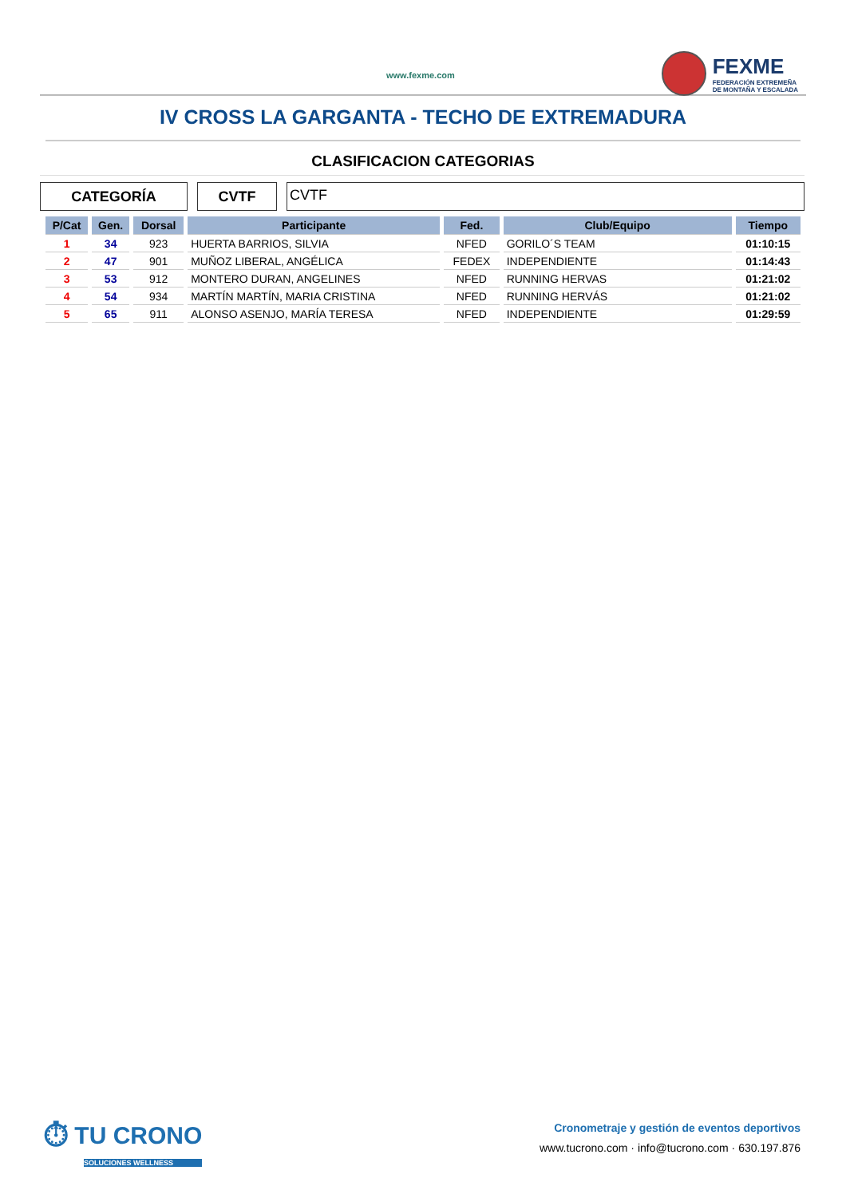www.fexme.com
FEXME
FEDERACIÓN EXTREMEÑA
DE MONTAÑA Y ESCALADA
IV CROSS LA GARGANTA - TECHO DE EXTREMADURA
CLASIFICACION CATEGORIAS
CATEGORÍA CVTF
CVTF
| P/Cat | Gen. | Dorsal | Participante | Fed. | Club/Equipo | Tiempo |
| --- | --- | --- | --- | --- | --- | --- |
| 1 | 34 | 923 | HUERTA BARRIOS, SILVIA | NFED | GORILO´S TEAM | 01:10:15 |
| 2 | 47 | 901 | MUÑOZ LIBERAL, ANGÉLICA | FEDEX | INDEPENDIENTE | 01:14:43 |
| 3 | 53 | 912 | MONTERO DURAN, ANGELINES | NFED | RUNNING HERVAS | 01:21:02 |
| 4 | 54 | 934 | MARTÍN MARTÍN, MARIA CRISTINA | NFED | RUNNING HERVÁS | 01:21:02 |
| 5 | 65 | 911 | ALONSO ASENJO, MARÍA TERESA | NFED | INDEPENDIENTE | 01:29:59 |
⏱ TU CRONO
SOLUCIONES WELLNESS
Cronometraje y gestión de eventos deportivos
www.tucrono.com · info@tucrono.com · 630.197.876